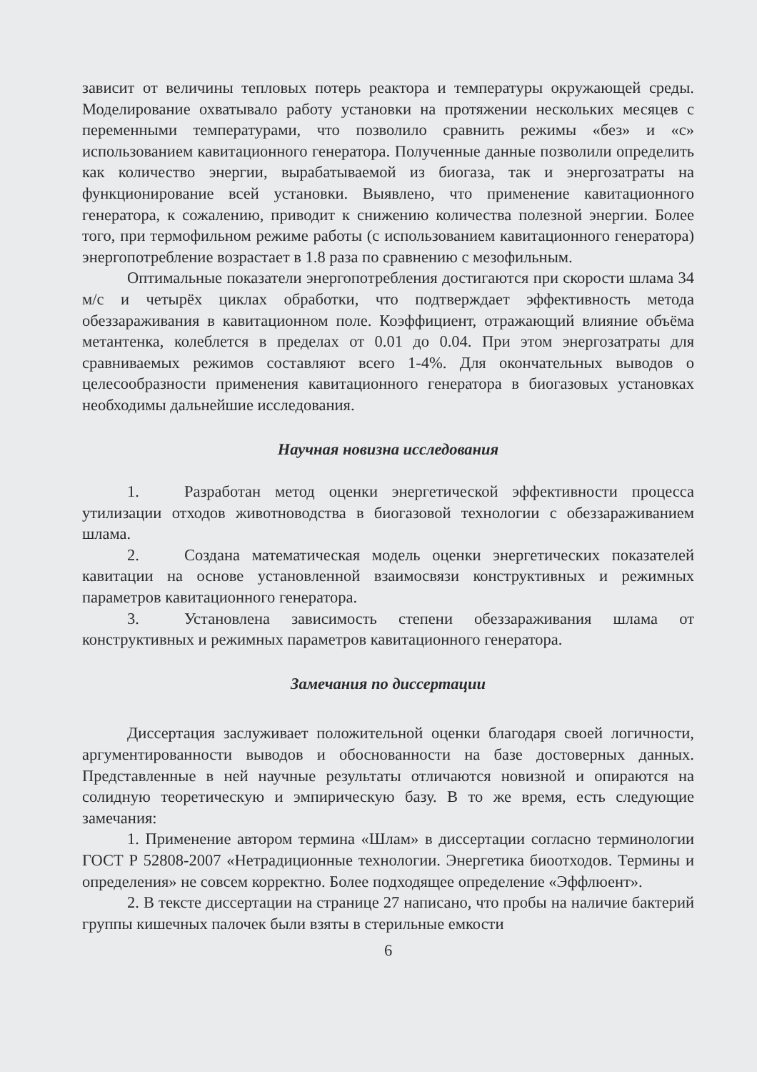зависит от величины тепловых потерь реактора и температуры окружающей среды. Моделирование охватывало работу установки на протяжении нескольких месяцев с переменными температурами, что позволило сравнить режимы «без» и «с» использованием кавитационного генератора. Полученные данные позволили определить как количество энергии, вырабатываемой из биогаза, так и энергозатраты на функционирование всей установки. Выявлено, что применение кавитационного генератора, к сожалению, приводит к снижению количества полезной энергии. Более того, при термофильном режиме работы (с использованием кавитационного генератора) энергопотребление возрастает в 1.8 раза по сравнению с мезофильным.
Оптимальные показатели энергопотребления достигаются при скорости шлама 34 м/с и четырёх циклах обработки, что подтверждает эффективность метода обеззараживания в кавитационном поле. Коэффициент, отражающий влияние объёма метантенка, колеблется в пределах от 0.01 до 0.04. При этом энергозатраты для сравниваемых режимов составляют всего 1-4%. Для окончательных выводов о целесообразности применения кавитационного генератора в биогазовых установках необходимы дальнейшие исследования.
Научная новизна исследования
1. Разработан метод оценки энергетической эффективности процесса утилизации отходов животноводства в биогазовой технологии с обеззараживанием шлама.
2. Создана математическая модель оценки энергетических показателей кавитации на основе установленной взаимосвязи конструктивных и режимных параметров кавитационного генератора.
3. Установлена зависимость степени обеззараживания шлама от конструктивных и режимных параметров кавитационного генератора.
Замечания по диссертации
Диссертация заслуживает положительной оценки благодаря своей логичности, аргументированности выводов и обоснованности на базе достоверных данных. Представленные в ней научные результаты отличаются новизной и опираются на солидную теоретическую и эмпирическую базу. В то же время, есть следующие замечания:
1. Применение автором термина «Шлам» в диссертации согласно терминологии ГОСТ Р 52808-2007 «Нетрадиционные технологии. Энергетика биоотходов. Термины и определения» не совсем корректно. Более подходящее определение «Эффлюент».
2. В тексте диссертации на странице 27 написано, что пробы на наличие бактерий группы кишечных палочек были взяты в стерильные емкости
6